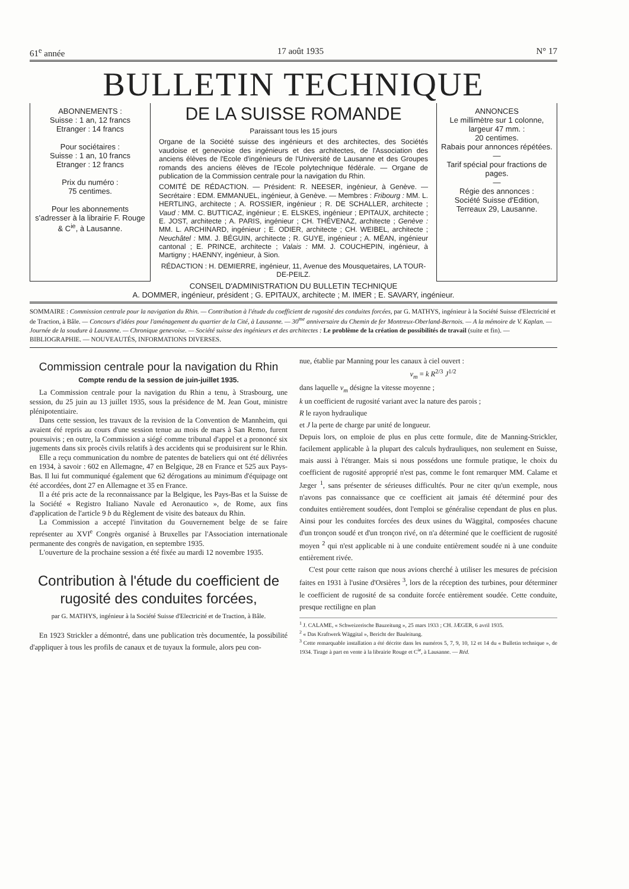61<sup>e</sup> année 17 août 1935 N° 17
BULLETIN TECHNIQUE
ABONNEMENTS :
Suisse : 1 an, 12 francs
Etranger : 14 francs
Pour sociétaires :
Suisse : 1 an, 10 francs
Etranger : 12 francs
Prix du numéro :
75 centimes.
Pour les abonnements s'adresser à la librairie F. Rouge & C<sup>ie</sup>, à Lausanne.
DE LA SUISSE ROMANDE
Paraissant tous les 15 jours
Organe de la Société suisse des ingénieurs et des architectes, des Sociétés vaudoise et genevoise des ingénieurs et des architectes, de l'Association des anciens élèves de l'Ecole d'ingénieurs de l'Université de Lausanne et des Groupes romands des anciens élèves de l'Ecole polytechnique fédérale. — Organe de publication de la Commission centrale pour la navigation du Rhin.
COMITÉ DE RÉDACTION. — Président: R. NEESER, ingénieur, à Genève. — Secrétaire : EDM. EMMANUEL, ingénieur, à Genève. — Membres : Fribourg : MM. L. HERTLING, architecte ; A. ROSSIER, ingénieur ; R. DE SCHALLER, architecte ; Vaud : MM. C. BUTTICAZ, ingénieur ; E. ELSKES, ingénieur ; EPITAUX, architecte ; E. JOST, architecte ; A. PARIS, ingénieur ; CH. THÉVENAZ, architecte ; Genève : MM. L. ARCHINARD, ingénieur ; E. ODIER, architecte ; CH. WEIBEL, architecte ; Neuchâtel : MM. J. BÉGUIN, architecte ; R. GUYE, ingénieur ; A. MÉAN, ingénieur cantonal ; E. PRINCE, architecte ; Valais : MM. J. COUCHEPIN, ingénieur, à Martigny ; HAENNY, ingénieur, à Sion.
RÉDACTION : H. DEMIERRE, ingénieur, 11, Avenue des Mousquetaires, LA TOUR-DE-PEILZ.
ANNONCES
Le millimètre sur 1 colonne, largeur 47 mm. :
20 centimes.
Rabais pour annonces répétées.
—
Tarif spécial pour fractions de pages.
—
Régie des annonces :
Société Suisse d'Edition, Terreaux 29, Lausanne.
CONSEIL D'ADMINISTRATION DU BULLETIN TECHNIQUE
A. DOMMER, ingénieur, président ; G. EPITAUX, architecte ; M. IMER ; E. SAVARY, ingénieur.
SOMMAIRE : Commission centrale pour la navigation du Rhin. — Contribution à l'étude du coefficient de rugosité des conduites forcées, par G. MATHYS, ingénieur à la Société Suisse d'Electricité et de Traction, à Bâle. — Concours d'idées pour l'aménagement du quartier de la Cité, à Lausanne. — 30<sup>me</sup> anniversaire du Chemin de fer Montreux-Oberland-Bernois. — A la mémoire de V. Kaplan. — Journée de la soudure à Lausanne. — Chronique genevoise. — Société suisse des ingénieurs et des architectes : Le problème de la création de possibilités de travail (suite et fin). — BIBLIOGRAPHIE. — NOUVEAUTÉS, INFORMATIONS DIVERSES.
Commission centrale pour la navigation du Rhin
Compte rendu de la session de juin-juillet 1935.
La Commission centrale pour la navigation du Rhin a tenu, à Strasbourg, une session, du 25 juin au 13 juillet 1935, sous la présidence de M. Jean Gout, ministre plénipotentiaire.
Dans cette session, les travaux de la revision de la Convention de Mannheim, qui avaient été repris au cours d'une session tenue au mois de mars à San Remo, furent poursuivis ; en outre, la Commission a siégé comme tribunal d'appel et a prononcé six jugements dans six procès civils relatifs à des accidents qui se produisirent sur le Rhin.
Elle a reçu communication du nombre de patentes de bateliers qui ont été délivrées en 1934, à savoir : 602 en Allemagne, 47 en Belgique, 28 en France et 525 aux Pays-Bas. Il lui fut communiqué également que 62 dérogations au minimum d'équipage ont été accordées, dont 27 en Allemagne et 35 en France.
Il a été pris acte de la reconnaissance par la Belgique, les Pays-Bas et la Suisse de la Société « Registro Italiano Navale ed Aeronautico », de Rome, aux fins d'application de l'article 9 b du Règlement de visite des bateaux du Rhin.
La Commission a accepté l'invitation du Gouvernement belge de se faire représenter au XVI<sup>e</sup> Congrès organisé à Bruxelles par l'Association internationale permanente des congrès de navigation, en septembre 1935.
L'ouverture de la prochaine session a été fixée au mardi 12 novembre 1935.
Contribution à l'étude du coefficient de rugosité des conduites forcées,
par G. MATHYS, ingénieur à la Société Suisse d'Electricité et de Traction, à Bâle.
En 1923 Strickler a démontré, dans une publication très documentée, la possibilité d'appliquer à tous les profils de canaux et de tuyaux la formule, alors peu con-
nue, établie par Manning pour les canaux à ciel ouvert :
v<sub>m</sub> = k R<sup>2/3</sup> J<sup>1/2</sup>
dans laquelle v<sub>m</sub> désigne la vitesse moyenne ;
k un coefficient de rugosité variant avec la nature des parois ;
R le rayon hydraulique
et J la perte de charge par unité de longueur.
Depuis lors, on emploie de plus en plus cette formule, dite de Manning-Strickler, facilement applicable à la plupart des calculs hydrauliques, non seulement en Suisse, mais aussi à l'étranger. Mais si nous possédons une formule pratique, le choix du coefficient de rugosité approprié n'est pas, comme le font remarquer MM. Calame et Jæger <sup>1</sup>, sans présenter de sérieuses difficultés. Pour ne citer qu'un exemple, nous n'avons pas connaissance que ce coefficient ait jamais été déterminé pour des conduites entièrement soudées, dont l'emploi se généralise cependant de plus en plus. Ainsi pour les conduites forcées des deux usines du Wäggital, composées chacune d'un tronçon soudé et d'un tronçon rivé, on n'a déterminé que le coefficient de rugosité moyen <sup>2</sup> qui n'est applicable ni à une conduite entièrement soudée ni à une conduite entièrement rivée.
C'est pour cette raison que nous avions cherché à utiliser les mesures de précision faites en 1931 à l'usine d'Orsières <sup>3</sup>, lors de la réception des turbines, pour déterminer le coefficient de rugosité de sa conduite forcée entièrement soudée. Cette conduite, presque rectiligne en plan
<sup>1</sup> J. CALAME, « Schweizerische Bauzeitung », 25 mars 1933 ; CH. JÆGER, 6 avril 1935.
<sup>2</sup> « Das Kraftwerk Wäggital », Bericht der Bauleitung.
<sup>3</sup> Cette remarquable installation a été décrite dans les numéros 5, 7, 9, 10, 12 et 14 du « Bulletin technique », de 1934. Tirage à part en vente à la librairie Rouge et C<sup>ie</sup>, à Lausanne. — Réd.